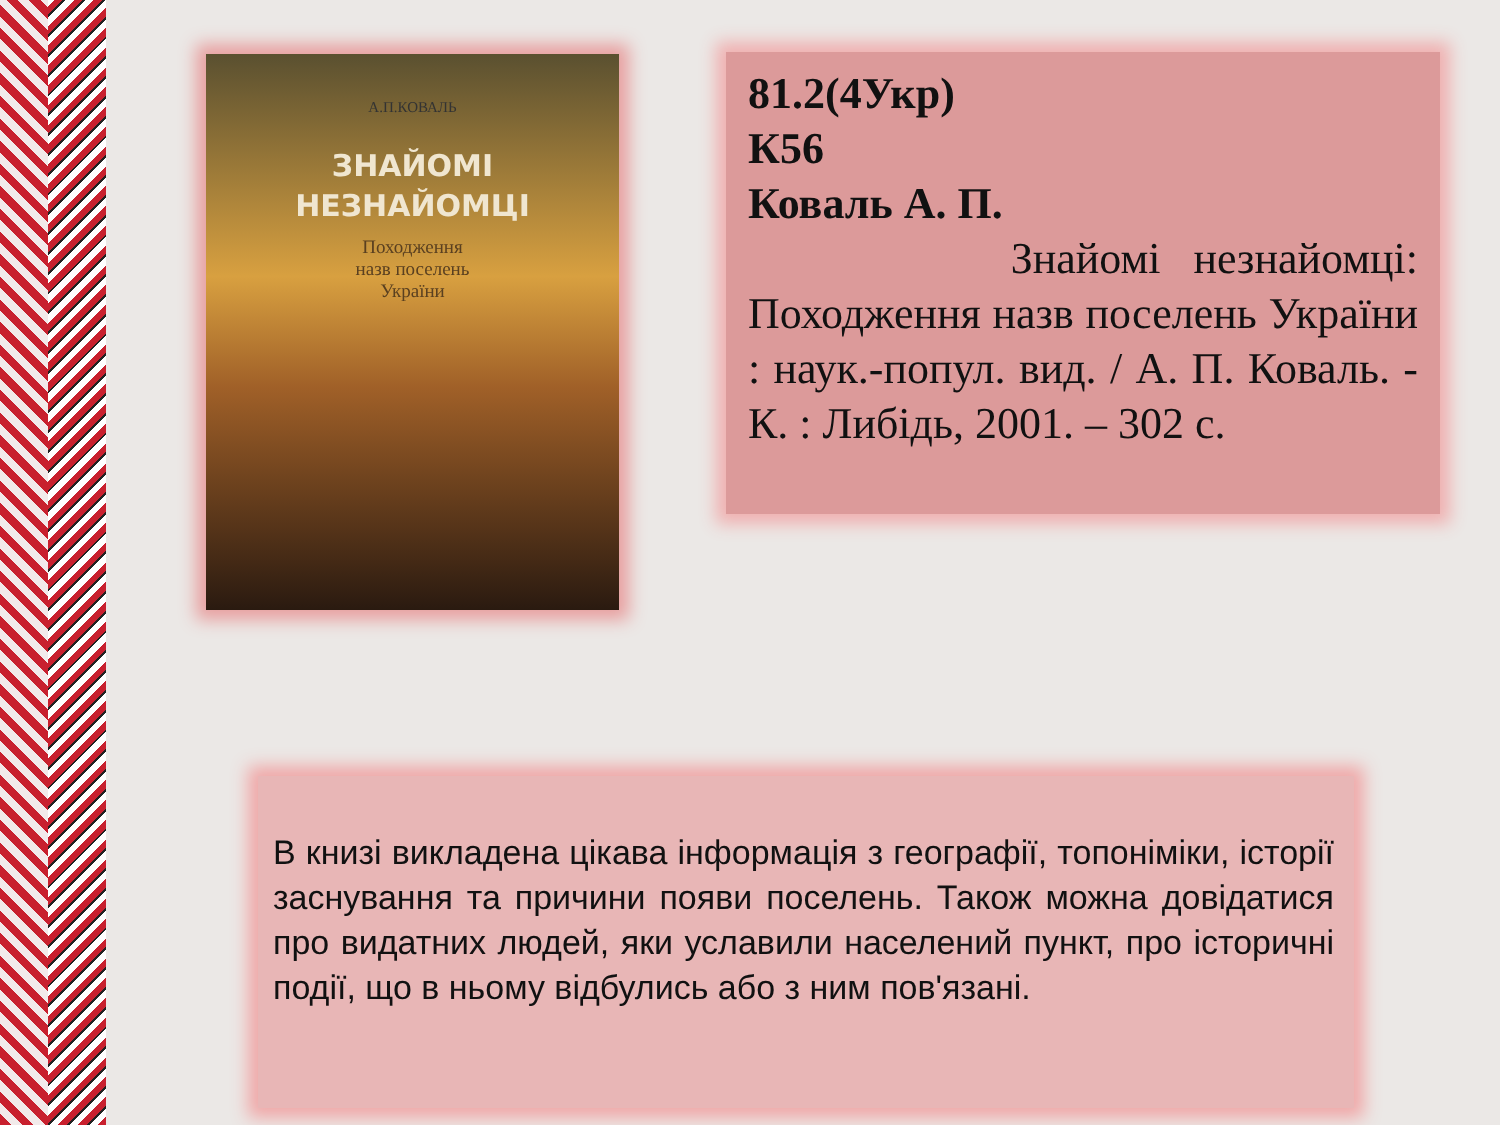А.П.КОВАЛЬ
ЗНАЙОМІ
НЕЗНАЙОМЦІ
Походження
назв поселень
України
81.2(4Укр)
К56
Коваль А. П.
Знайомі незнайомці: Походження назв поселень України : наук.-попул. вид. / А. П. Коваль. - К. : Либідь, 2001. – 302 с.
В книзі викладена цікава інформація з географії, топоніміки, історії заснування та причини появи поселень. Також можна довідатися про видатних людей, яки уславили населений пункт, про історичні події, що в ньому відбулись або з ним пов'язані.